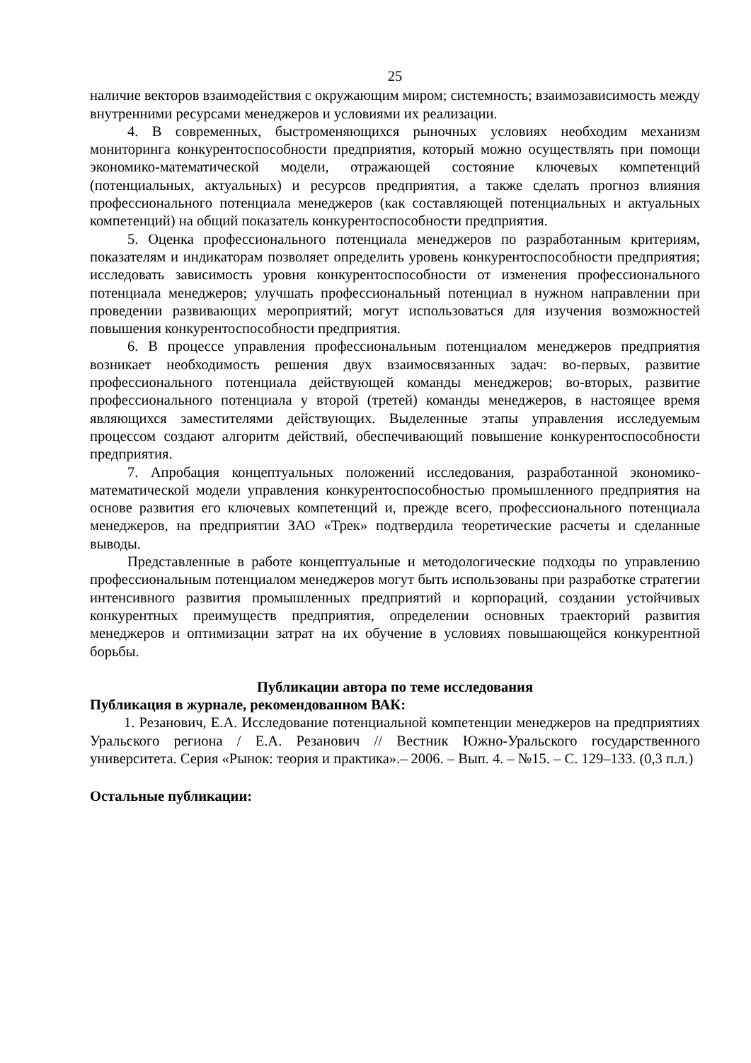25
наличие векторов взаимодействия с окружающим миром; системность; взаимозависимость между внутренними ресурсами менеджеров и условиями их реализации.
4. В современных, быстроменяющихся рыночных условиях необходим механизм мониторинга конкурентоспособности предприятия, который можно осуществлять при помощи экономико-математической модели, отражающей состояние ключевых компетенций (потенциальных, актуальных) и ресурсов предприятия, а также сделать прогноз влияния профессионального потенциала менеджеров (как составляющей потенциальных и актуальных компетенций) на общий показатель конкурентоспособности предприятия.
5. Оценка профессионального потенциала менеджеров по разработанным критериям, показателям и индикаторам позволяет определить уровень конкурентоспособности предприятия; исследовать зависимость уровня конкурентоспособности от изменения профессионального потенциала менеджеров; улучшать профессиональный потенциал в нужном направлении при проведении развивающих мероприятий; могут использоваться для изучения возможностей повышения конкурентоспособности предприятия.
6. В процессе управления профессиональным потенциалом менеджеров предприятия возникает необходимость решения двух взаимосвязанных задач: во-первых, развитие профессионального потенциала действующей команды менеджеров; во-вторых, развитие профессионального потенциала у второй (третей) команды менеджеров, в настоящее время являющихся заместителями действующих. Выделенные этапы управления исследуемым процессом создают алгоритм действий, обеспечивающий повышение конкурентоспособности предприятия.
7. Апробация концептуальных положений исследования, разработанной экономико-математической модели управления конкурентоспособностью промышленного предприятия на основе развития его ключевых компетенций и, прежде всего, профессионального потенциала менеджеров, на предприятии ЗАО «Трек» подтвердила теоретические расчеты и сделанные выводы.
Представленные в работе концептуальные и методологические подходы по управлению профессиональным потенциалом менеджеров могут быть использованы при разработке стратегии интенсивного развития промышленных предприятий и корпораций, создании устойчивых конкурентных преимуществ предприятия, определении основных траекторий развития менеджеров и оптимизации затрат на их обучение в условиях повышающейся конкурентной борьбы.
Публикации автора по теме исследования
Публикация в журнале, рекомендованном ВАК:
1. Резанович, Е.А. Исследование потенциальной компетенции менеджеров на предприятиях Уральского региона / Е.А. Резанович // Вестник Южно-Уральского государственного университета. Серия «Рынок: теория и практика».– 2006. – Вып. 4. – №15. – С. 129–133. (0,3 п.л.)
Остальные публикации: